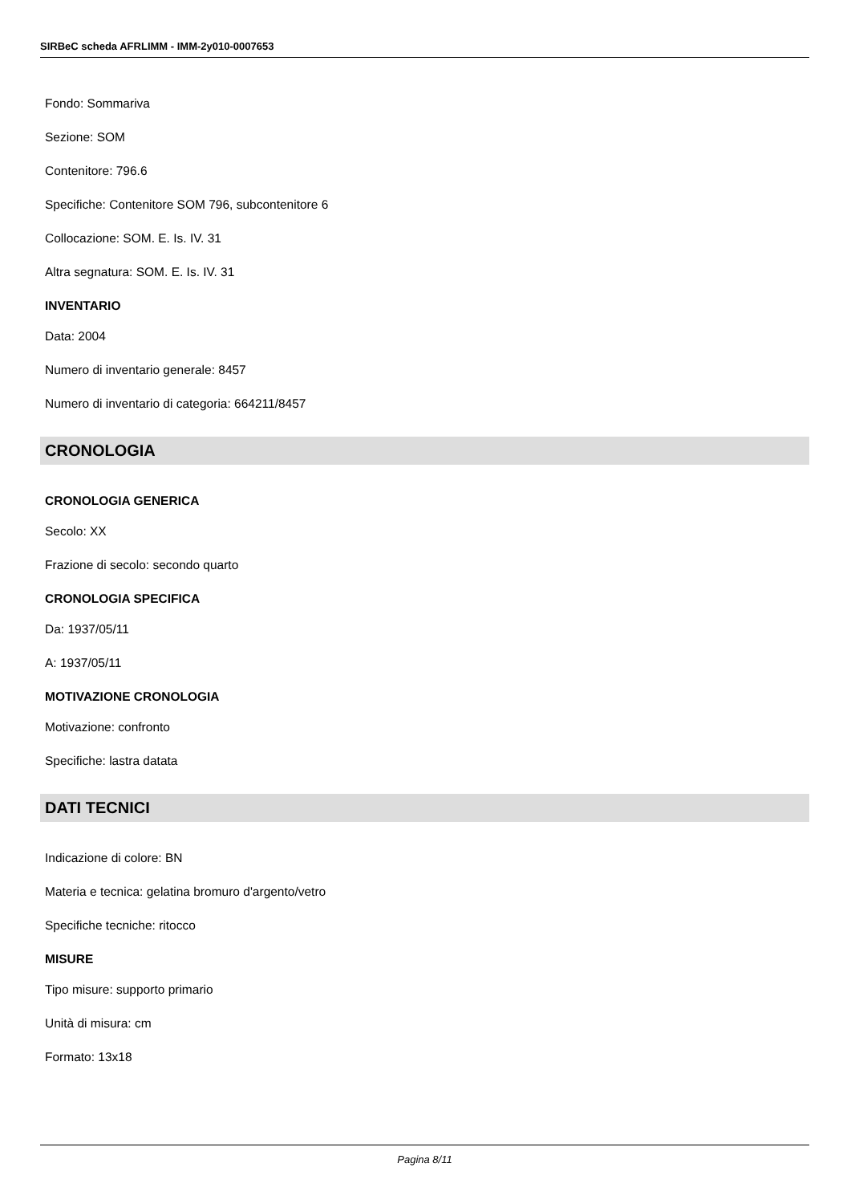SIRBeC scheda AFRLIMM - IMM-2y010-0007653
Fondo: Sommariva
Sezione: SOM
Contenitore: 796.6
Specifiche: Contenitore SOM 796, subcontenitore 6
Collocazione: SOM. E. Is. IV. 31
Altra segnatura: SOM. E. Is. IV. 31
INVENTARIO
Data: 2004
Numero di inventario generale: 8457
Numero di inventario di categoria: 664211/8457
CRONOLOGIA
CRONOLOGIA GENERICA
Secolo: XX
Frazione di secolo: secondo quarto
CRONOLOGIA SPECIFICA
Da: 1937/05/11
A: 1937/05/11
MOTIVAZIONE CRONOLOGIA
Motivazione: confronto
Specifiche: lastra datata
DATI TECNICI
Indicazione di colore: BN
Materia e tecnica: gelatina bromuro d'argento/vetro
Specifiche tecniche: ritocco
MISURE
Tipo misure: supporto primario
Unità di misura: cm
Formato: 13x18
Pagina 8/11